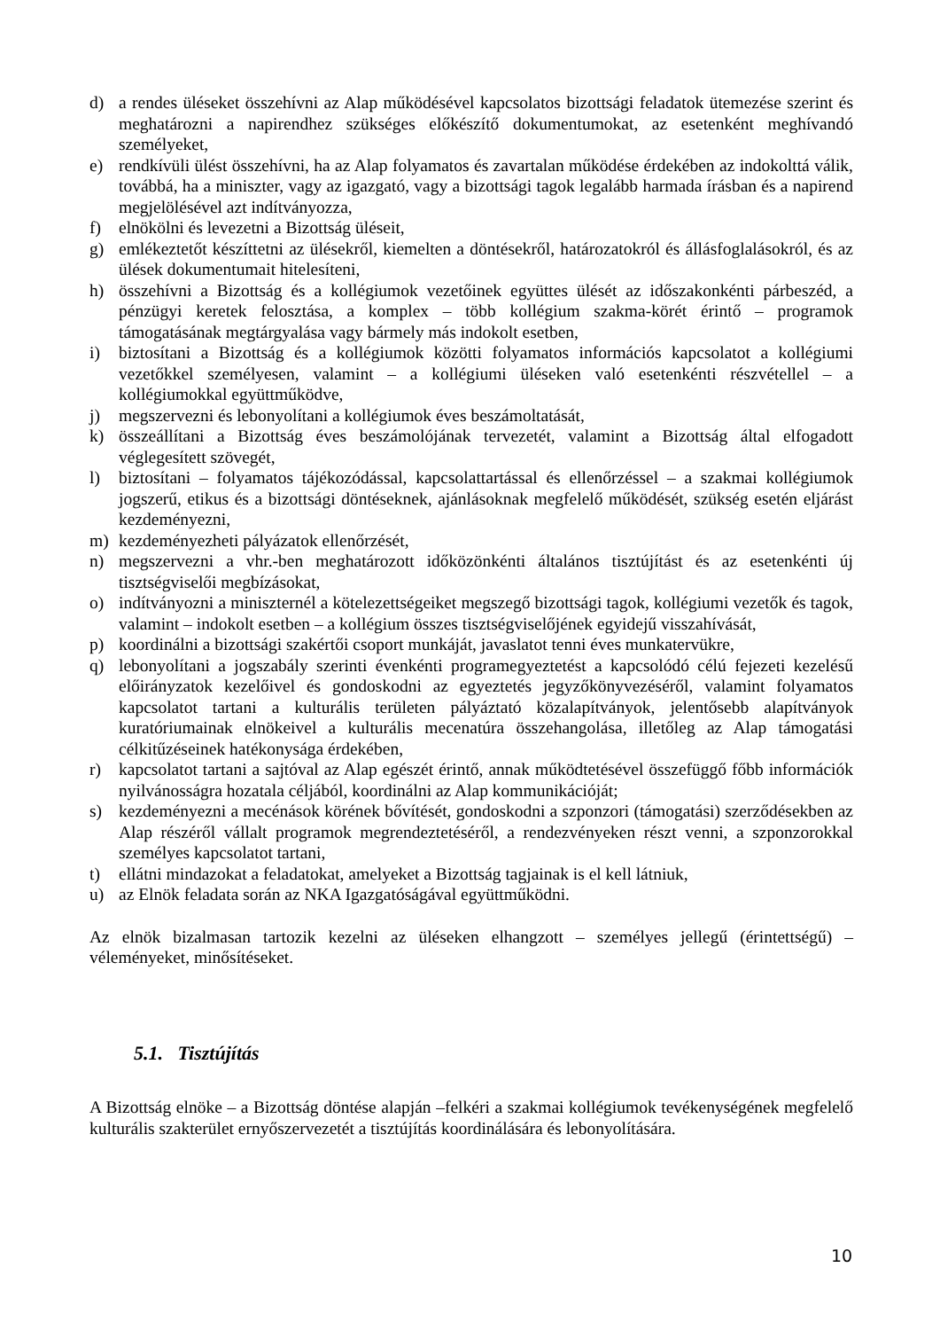d) a rendes üléseket összehívni az Alap működésével kapcsolatos bizottsági feladatok ütemezése szerint és meghatározni a napirendhez szükséges előkészítő dokumentumokat, az esetenként meghívandó személyeket,
e) rendkívüli ülést összehívni, ha az Alap folyamatos és zavartalan működése érdekében az indokolttá válik, továbbá, ha a miniszter, vagy az igazgató, vagy a bizottsági tagok legalább harmada írásban és a napirend megjelölésével azt indítványozza,
f) elnökölni és levezetni a Bizottság üléseit,
g) emlékeztetőt készíttetni az ülésekről, kiemelten a döntésekről, határozatokról és állásfoglalásokról, és az ülések dokumentumait hitelesíteni,
h) összehívni a Bizottság és a kollégiumok vezetőinek együttes ülését az időszakonkénti párbeszéd, a pénzügyi keretek felosztása, a komplex – több kollégium szakma-körét érintő – programok támogatásának megtárgyalása vagy bármely más indokolt esetben,
i) biztosítani a Bizottság és a kollégiumok közötti folyamatos információs kapcsolatot a kollégiumi vezetőkkel személyesen, valamint – a kollégiumi üléseken való esetenkénti részvétellel – a kollégiumokkal együttműködve,
j) megszervezni és lebonyolítani a kollégiumok éves beszámoltatását,
k) összeállítani a Bizottság éves beszámolójának tervezetét, valamint a Bizottság által elfogadott véglegesített szövegét,
l) biztosítani – folyamatos tájékozódással, kapcsolattartással és ellenőrzéssel – a szakmai kollégiumok jogszerű, etikus és a bizottsági döntéseknek, ajánlásoknak megfelelő működését, szükség esetén eljárást kezdeményezni,
m) kezdeményezheti pályázatok ellenőrzését,
n) megszervezni a vhr.-ben meghatározott időközönkénti általános tisztújítást és az esetenkénti új tisztségviselői megbízásokat,
o) indítványozni a miniszternél a kötelezettségeiket megszegő bizottsági tagok, kollégiumi vezetők és tagok, valamint – indokolt esetben – a kollégium összes tisztségviselőjének egyidejű visszahívását,
p) koordinálni a bizottsági szakértői csoport munkáját, javaslatot tenni éves munkatervükre,
q) lebonyolítani a jogszabály szerinti évenkénti programegyeztetést a kapcsolódó célú fejezeti kezelésű előirányzatok kezelőivel és gondoskodni az egyeztetés jegyzőkönyvezéséről, valamint folyamatos kapcsolatot tartani a kulturális területen pályáztató közalapítványok, jelentősebb alapítványok kuratóriumainak elnökeivel a kulturális mecenatúra összehangolása, illetőleg az Alap támogatási célkitűzéseinek hatékonysága érdekében,
r) kapcsolatot tartani a sajtóval az Alap egészét érintő, annak működtetésével összefüggő főbb információk nyilvánosságra hozatala céljából, koordinálni az Alap kommunikációját;
s) kezdeményezni a mecénások körének bővítését, gondoskodni a szponzori (támogatási) szerződésekben az Alap részéről vállalt programok megrendeztetéséről, a rendezvényeken részt venni, a szponzorokkal személyes kapcsolatot tartani,
t) ellátni mindazokat a feladatokat, amelyeket a Bizottság tagjainak is el kell látniuk,
u) az Elnök feladata során az NKA Igazgatóságával együttműködni.
Az elnök bizalmasan tartozik kezelni az üléseken elhangzott – személyes jellegű (érintettségű) – véleményeket, minősítéseket.
5.1. Tisztújítás
A Bizottság elnöke – a Bizottság döntése alapján –felkéri a szakmai kollégiumok tevékenységének megfelelő kulturális szakterület ernyőszervezetét a tisztújítás koordinálására és lebonyolítására.
10